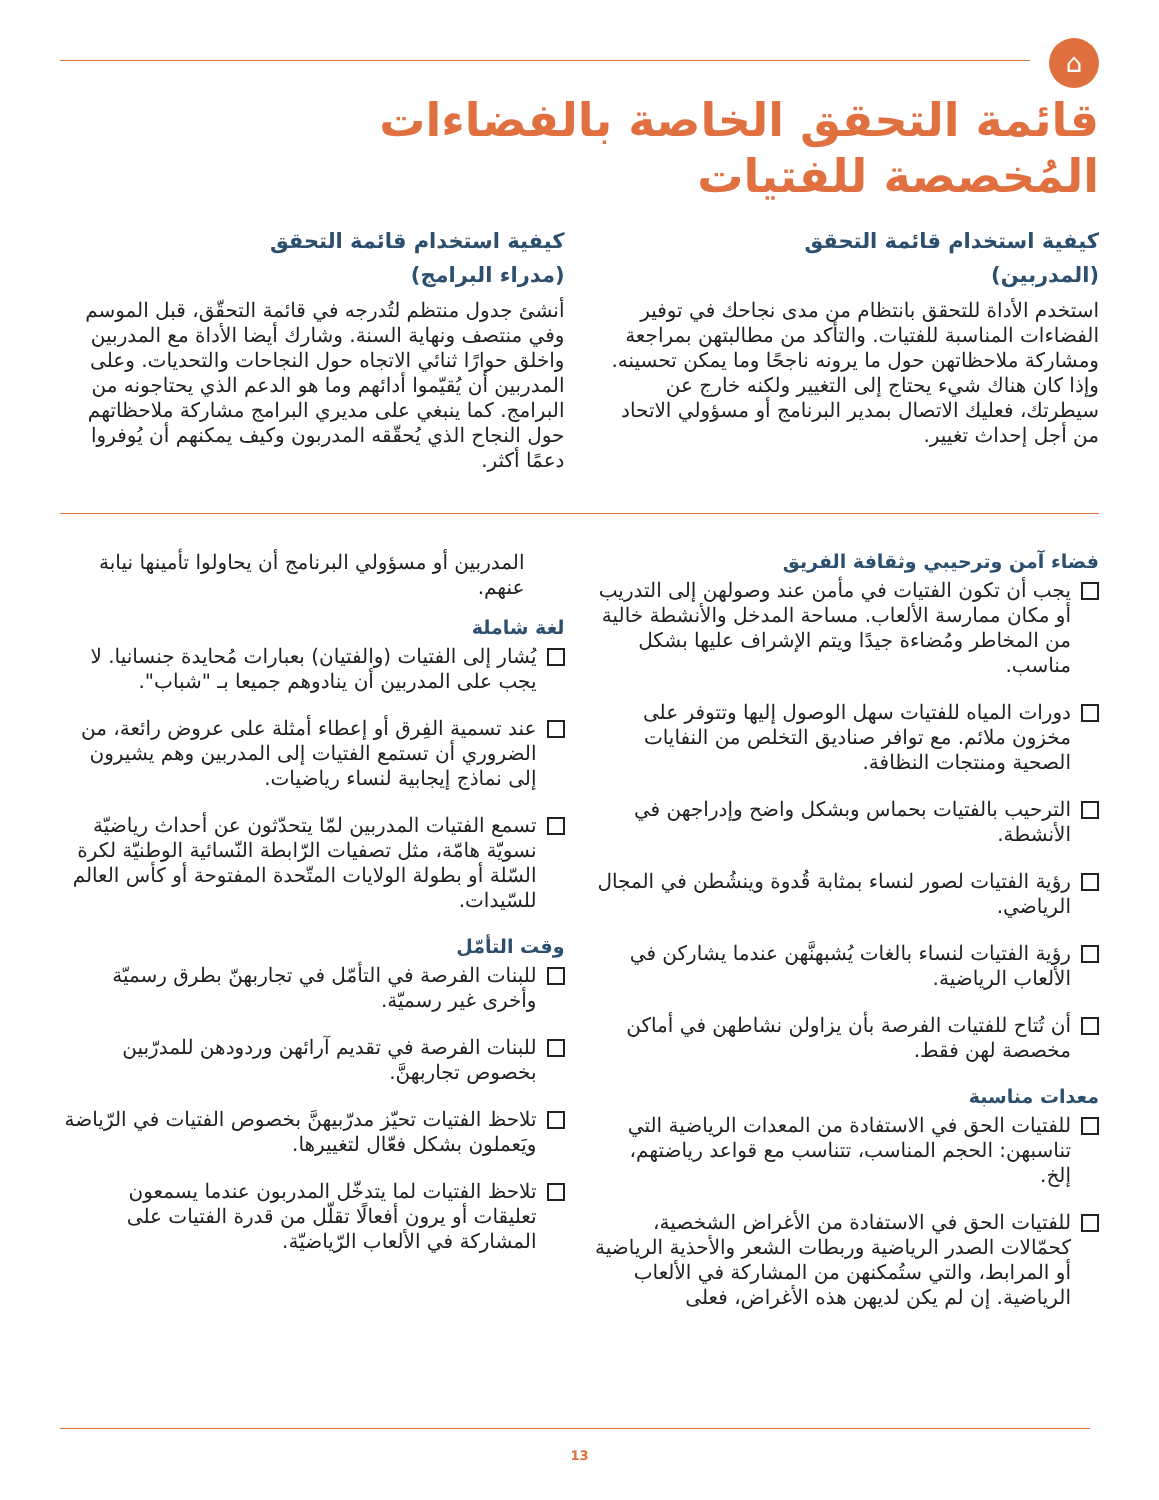⌂
قائمة التحقق الخاصة بالفضاءات
المُخصصة للفتيات
كيفية استخدام قائمة التحقق
(المدربين)
استخدم الأداة للتحقق بانتظام من مدى نجاحك في توفير الفضاءات المناسبة للفتيات. والتأكد من مطالبتهن بمراجعة ومشاركة ملاحظاتهن حول ما يرونه ناجحًا وما يمكن تحسينه. وإذا كان هناك شيء يحتاج إلى التغيير ولكنه خارج عن سيطرتك، فعليك الاتصال بمدير البرنامج أو مسؤولي الاتحاد من أجل إحداث تغيير.
كيفية استخدام قائمة التحقق
(مدراء البرامج)
أنشئ جدول منتظم لتُدرجه في قائمة التحقّق، قبل الموسم وفي منتصف ونهاية السنة. وشارك أيضا الأداة مع المدربين واخلق حوارًا ثنائي الاتجاه حول النجاحات والتحديات. وعلى المدربين أن يُقيّموا أدائهم وما هو الدعم الذي يحتاجونه من البرامج. كما ينبغي على مديري البرامج مشاركة ملاحظاتهم حول النجاح الذي يُحقّقه المدربون وكيف يمكنهم أن يُوفروا دعمًا أكثر.
فضاء آمن وترحيبي وثقافة الفريق
يجب أن تكون الفتيات في مأمن عند وصولهن إلى التدريب أو مكان ممارسة الألعاب. مساحة المدخل والأنشطة خالية من المخاطر ومُضاءة جيدًا ويتم الإشراف عليها بشكل مناسب.
دورات المياه للفتيات سهل الوصول إليها وتتوفر على مخزون ملائم. مع توافر صناديق التخلص من النفايات الصحية ومنتجات النظافة.
الترحيب بالفتيات بحماس وبشكل واضح وإدراجهن في الأنشطة.
رؤية الفتيات لصور لنساء بمثابة قُدوة وينشُطن في المجال الرياضي.
رؤية الفتيات لنساء بالغات يُشبهنَّهن عندما يشاركن في الألعاب الرياضية.
أن تُتاح للفتيات الفرصة بأن يزاولن نشاطهن في أماكن مخصصة لهن فقط.
معدات مناسبة
للفتيات الحق في الاستفادة من المعدات الرياضية التي تناسبهن: الحجم المناسب، تتناسب مع قواعد رياضتهم، إلخ.
للفتيات الحق في الاستفادة من الأغراض الشخصية، كحمّالات الصدر الرياضية وربطات الشعر والأحذية الرياضية أو المرابط، والتي ستُمكنهن من المشاركة في الألعاب الرياضية. إن لم يكن لديهن هذه الأغراض، فعلى
المدربين أو مسؤولي البرنامج أن يحاولوا تأمينها نيابة عنهم.
لغة شاملة
يُشار إلى الفتيات (والفتيان) بعبارات مُحايدة جنسانيا. لا يجب على المدربين أن ينادوهم جميعا بـ "شباب".
عند تسمية الفِرق أو إعطاء أمثلة على عروض رائعة، من الضروري أن تستمع الفتيات إلى المدربين وهم يشيرون إلى نماذج إيجابية لنساء رياضيات.
تسمع الفتيات المدربين لمّا يتحدّثون عن أحداث رياضيّة نسويّة هامّة، مثل تصفيات الرّابطة النّسائية الوطنيّة لكرة السّلة أو بطولة الولايات المتّحدة المفتوحة أو كأس العالم للسّيدات.
وقت التأمّل
للبنات الفرصة في التأمّل في تجاربهنّ بطرق رسميّة وأخرى غير رسميّة.
للبنات الفرصة في تقديم آرائهن وردودهن للمدرّبين بخصوص تجاربهنَّ.
تلاحظ الفتيات تحيّز مدرّبيهنَّ بخصوص الفتيات في الرّياضة ويَعملون بشكل فعّال لتغييرها.
تلاحظ الفتيات لما يتدخّل المدربون عندما يسمعون تعليقات أو يرون أفعالًا تقلّل من قدرة الفتيات على المشاركة في الألعاب الرّياضيّة.
13